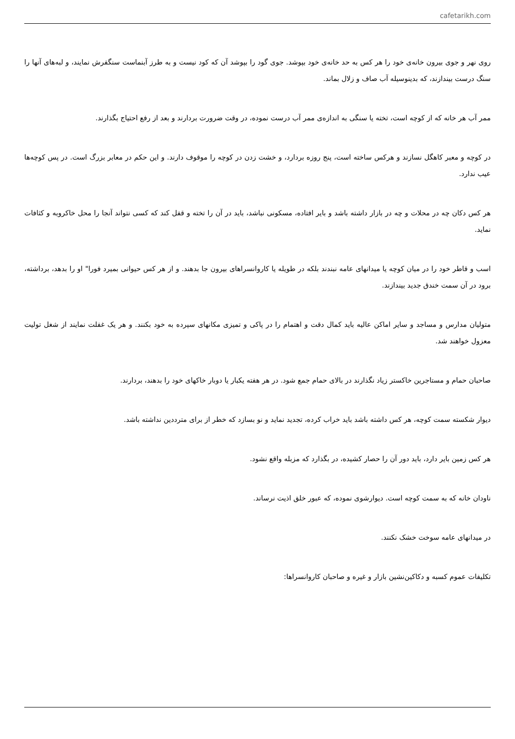cafetarikh.com
روی نهر و جوی بیرون خانه‌ی خود را هر کس به حد خانه‌ی خود بپوشد. جوی گود را بپوشد آن که کود نیست و به طرز آبنماست سنگفرش نمایند، و لبه‌های آنها را سنگ درست بیندازند، که بدینوسیله آب صاف و زلال بماند.
ممر آب هر خانه که از کوچه است، تخته یا سنگی به اندازه‌ی ممر آب درست نموده، در وقت ضرورت بردارند و بعد از رفع احتیاج بگذارند.
در کوچه و معبر کاهگل نسازند و هرکس ساخته است، پنج روزه بردارد، و خشت زدن در کوچه را موقوف دارند. و این حکم در معابر بزرگ است. در پس کوچه‌ها عیب ندارد.
هر کس دکان چه در محلات و چه در بازار داشته باشد و بایر افتاده، مسکونی نباشد، باید در آن را تخته و قفل کند که کسی نتواند آنجا را محل خاکروبه و کثافات نماید.
اسب و قاطر خود را در میان کوچه یا میدانهای عامه نبندند بلکه در طویله یا کاروانسراهای بیرون جا بدهند. و از هر کس حیوانی بمیرد فورا" او را بدهد، برداشته، برود در آن سمت خندق جدید بیندازند.
متولیان مدارس و مساجد و سایر اماکن عالیه باید کمال دقت و اهتمام را در پاکی و تمیزی مکانهای سپرده به خود بکنند. و هر یک غفلت نمایند از شغل تولیت معزول خواهند شد.
صاحبان حمام و مستاجرین خاکستر زیاد نگذارند در بالای حمام جمع شود. در هر هفته یکبار یا دوبار خاکهای خود را بدهند، بردارند.
دیوار شکسته سمت کوچه، هر کس داشته باشد باید خراب کرده، تجدید نماید و نو بسازد که خطر از برای مترددین نداشته باشد.
هر کس زمین بایر دارد، باید دور آن را حصار کشیده، در بگذارد که مزبله واقع نشود.
ناودان خانه که به سمت کوچه است. دیوارشوی نموده، که عبور خلق اذیت نرساند.
در میدانهای عامه سوخت خشک نکنند.
تکلیفات عموم کسبه و دکاکین‌نشین بازار و غیره و صاحبان کاروانسراها: